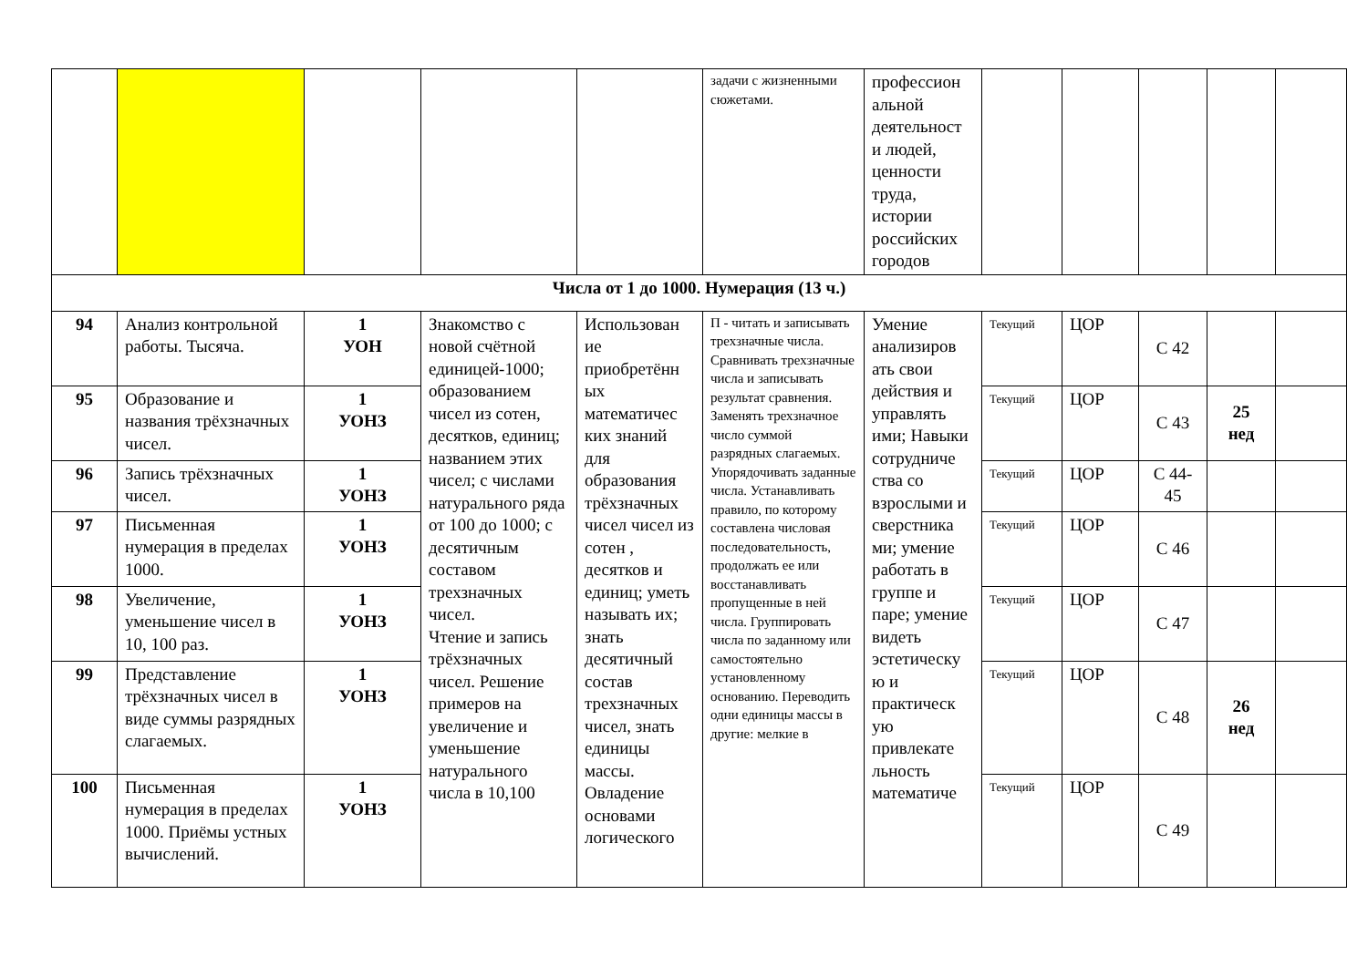| | | | | | задачи с жизненными сюжетами. | профессион альной деятельност и людей, ценности труда, истории российских городов | | | | | |
| Числа от 1 до 1000. Нумерация (13 ч.) | | | | | | | | | | | |
| 94 | Анализ контрольной работы. Тысяча. | 1 УОН | Знакомство с новой счётной единицей-1000; образованием чисел из сотен, десятков, единиц; названием этих чисел; с числами натурального ряда от 100 до 1000; с десятичным составом трехзначных чисел. Чтение и запись трёхзначных чисел. Решение примеров на увеличение и уменьшение натурального числа в 10,100 | Использован ие приобретённ ых математичес ких знаний для образования трёхзначных чисел чисел из сотен , десятков и единиц; уметь называть их; знать десятичный состав трехзначных чисел, знать единицы массы. Овладение основами логического | П - читать и записывать трехзначные числа. Сравнивать трехзначные числа и записывать результат сравнения. Заменять трехзначное число суммой разрядных слагаемых. Упорядочивать заданные числа. Устанавливать правило, по которому составлена числовая последовательность, продолжать ее или восстанавливать пропущенные в ней числа. Группировать числа по заданному или самостоятельно установленному основанию. Переводить одни единицы массы в другие: мелкие в | Умение анализиров ать свои действия и управлять ими; Навыки сотрудниче ства со взрослыми и сверстника ми; умение работать в группе и паре; умение видеть эстетическу ю и практическ ую привлекате льность математиче | Текущий | ЦОР | С 42 | | |
| 95 | Образование и названия трёхзначных чисел. | 1 УОНЗ | | | | | Текущий | ЦОР | С 43 | 25 нед | |
| 96 | Запись трёхзначных чисел. | 1 УОНЗ | | | | | Текущий | ЦОР | С 44-45 | | |
| 97 | Письменная нумерация в пределах 1000. | 1 УОНЗ | | | | | Текущий | ЦОР | С 46 | | |
| 98 | Увеличение, уменьшение чисел в 10, 100 раз. | 1 УОНЗ | | | | | Текущий | ЦОР | С 47 | | |
| 99 | Представление трёхзначных чисел в виде суммы разрядных слагаемых. | 1 УОНЗ | | | | | Текущий | ЦОР | С 48 | 26 нед | |
| 100 | Письменная нумерация в пределах 1000. Приёмы устных вычислений. | 1 УОНЗ | | | | | Текущий | ЦОР | С 49 | | |